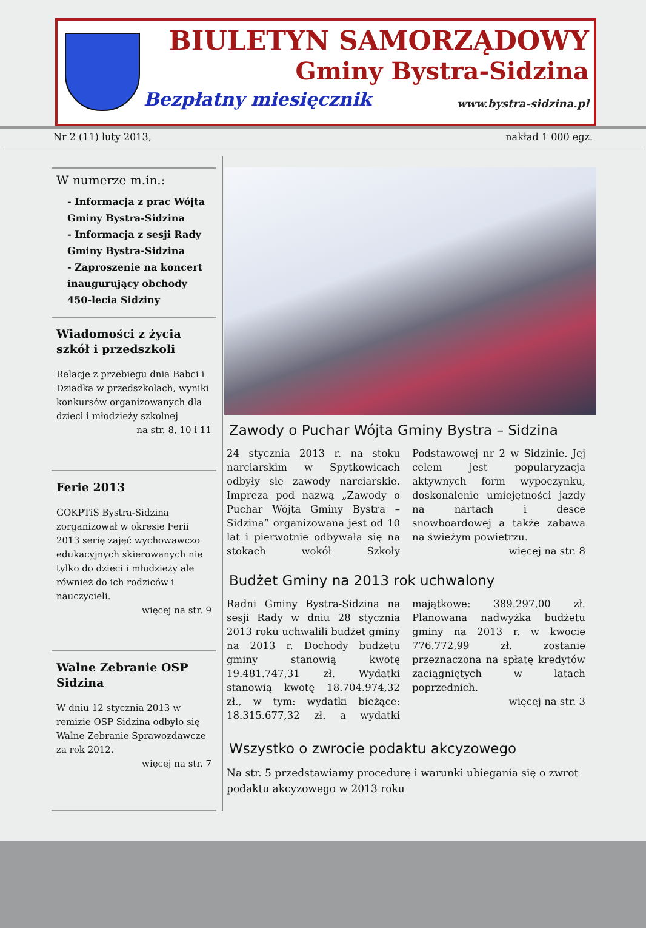BIULETYN SAMORZĄDOWY
Gminy Bystra-Sidzina
Bezpłatny miesięcznik www.bystra-sidzina.pl
Nr 2 (11) luty 2013, nakład 1 000 egz.
W numerze m.in.:
- Informacja z prac Wójta Gminy Bystra-Sidzina
- Informacja z sesji Rady Gminy Bystra-Sidzina
- Zaproszenie na koncert inaugurujący obchody 450-lecia Sidziny
Wiadomości z życia szkół i przedszkoli
Relacje z przebiegu dnia Babci i Dziadka w przedszkolach, wyniki konkursów organizowanych dla dzieci i młodzieży szkolnej
na str. 8, 10 i 11
Ferie 2013
GOKPTiS Bystra-Sidzina zorganizował w okresie Ferii 2013 serię zajęć wychowawczo edukacyjnych skierowanych nie tylko do dzieci i młodzieży ale również do ich rodziców i nauczycieli.
więcej na str. 9
Walne Zebranie OSP Sidzina
W dniu 12 stycznia 2013 w remizie OSP Sidzina odbyło się Walne Zebranie Sprawozdawcze za rok 2012.
więcej na str. 7
Zawody o Puchar Wójta Gminy Bystra – Sidzina
24 stycznia 2013 r. na stoku narciarskim w Spytkowicach odbyły się zawody narciarskie. Impreza pod nazwą „Zawody o Puchar Wójta Gminy Bystra – Sidzina” organizowana jest od 10 lat i pierwotnie odbywała się na stokach wokół Szkoły Podstawowej nr 2 w Sidzinie. Jej celem jest popularyzacja aktywnych form wypoczynku, doskonalenie umiejętności jazdy na nartach i desce snowboardowej a także zabawa na świeżym powietrzu.
więcej na str. 8
Budżet Gminy na 2013 rok uchwalony
Radni Gminy Bystra-Sidzina na sesji Rady w dniu 28 stycznia 2013 roku uchwalili budżet gminy na 2013 r. Dochody budżetu gminy stanowią kwotę 19.481.747,31 zł. Wydatki stanowią kwotę 18.704.974,32 zł., w tym: wydatki bieżące: 18.315.677,32 zł. a wydatki majątkowe: 389.297,00 zł. Planowana nadwyżka budżetu gminy na 2013 r. w kwocie 776.772,99 zł. zostanie przeznaczona na spłatę kredytów zaciągniętych w latach poprzednich.
więcej na str. 3
Wszystko o zwrocie podaktu akcyzowego
Na str. 5 przedstawiamy procedurę i warunki ubiegania się o zwrot podaktu akcyzowego w 2013 roku